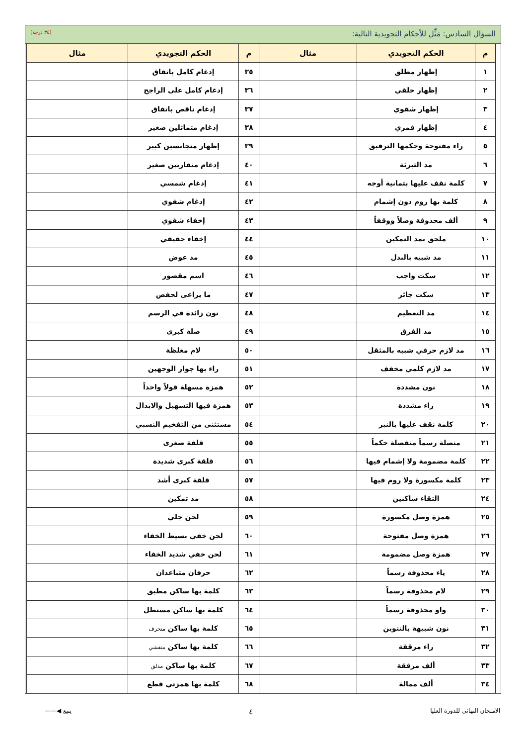السؤال السادس: مَثِّل للأحكام التجويدية التالية: (٣٤ درجة)
| م | الحكم التجويدي | مثال | م | الحكم التجويدي | مثال |
| --- | --- | --- | --- | --- | --- |
| ١ | إظهار مطلق | | ٣٥ | إدغام كامل باتفاق | |
| ٢ | إظهار حلقي | | ٣٦ | إدغام كامل على الراجح | |
| ٣ | إظهار شفوي | | ٣٧ | إدغام ناقص باتفاق | |
| ٤ | إظهار قمري | | ٣٨ | إدغام متماثلين صغير | |
| ٥ | راء مفتوحة وحكمها الترقيق | | ٣٩ | إظهار متجانسين كبير | |
| ٦ | مد التبرئة | | ٤٠ | إدغام متقاربين صغير | |
| ٧ | كلمة نقف عليها بثمانية أوجه | | ٤١ | إدغام شمسي | |
| ٨ | كلمة بها روم دون إشمام | | ٤٢ | إدغام شفوي | |
| ٩ | ألف محذوفة وصلاً ووقفاً | | ٤٣ | إخفاء شفوي | |
| ١٠ | ملحق بمد التمكين | | ٤٤ | إخفاء حقيقي | |
| ١١ | مد شبيه بالبدل | | ٤٥ | مد عوض | |
| ١٢ | سكت واجب | | ٤٦ | اسم مقصور | |
| ١٣ | سكت جائز | | ٤٧ | ما يراعى لحفص | |
| ١٤ | مد التعظيم | | ٤٨ | نون زائدة في الرسم | |
| ١٥ | مد الفرق | | ٤٩ | صلة كبرى | |
| ١٦ | مد لازم حرفي شبيه بالمثقل | | ٥٠ | لام مغلظة | |
| ١٧ | مد لازم كلمي مخفف | | ٥١ | راء بها جواز الوجهين | |
| ١٨ | نون مشددة | | ٥٢ | همزة مسهلة قولاً واحداً | |
| ١٩ | راء مشددة | | ٥٣ | همزة فيها التسهيل والابدال | |
| ٢٠ | كلمة نقف عليها بالنبر | | ٥٤ | مستثنى من التفخيم النسبي | |
| ٢١ | متصلة رسماً منفصلة حكماً | | ٥٥ | قلقة صغرى | |
| ٢٢ | كلمة مضمومة ولا إشمام فيها | | ٥٦ | قلقة كبرى شديدة | |
| ٢٣ | كلمة مكسورة ولا روم فيها | | ٥٧ | قلقة كبرى أشد | |
| ٢٤ | التقاء ساكنين | | ٥٨ | مد تمكين | |
| ٢٥ | همزة وصل مكسورة | | ٥٩ | لحن جلي | |
| ٢٦ | همزة وصل مفتوحة | | ٦٠ | لحن خفي بسيط الخفاء | |
| ٢٧ | همزة وصل مضمومة | | ٦١ | لحن خفي شديد الخفاء | |
| ٢٨ | ياء محذوفة رسماً | | ٦٢ | حرفان متباعدان | |
| ٢٩ | لام محذوفة رسماً | | ٦٣ | كلمة بها ساكن مطبق | |
| ٣٠ | واو محذوفة رسماً | | ٦٤ | كلمة بها ساكن مستطل | |
| ٣١ | نون شبيهة بالتنوين | | ٦٥ | كلمة بها ساكن منحرف | |
| ٣٢ | راء مرققة | | ٦٦ | كلمة بها ساكن متفشي | |
| ٣٣ | ألف مرققة | | ٦٧ | كلمة بها ساكن مذلق | |
| ٣٤ | ألف ممالة | | ٦٨ | كلمة بها همزتي قطع | |
الامتحان النهائي للدورة العليا ٤ يتبع ◀——